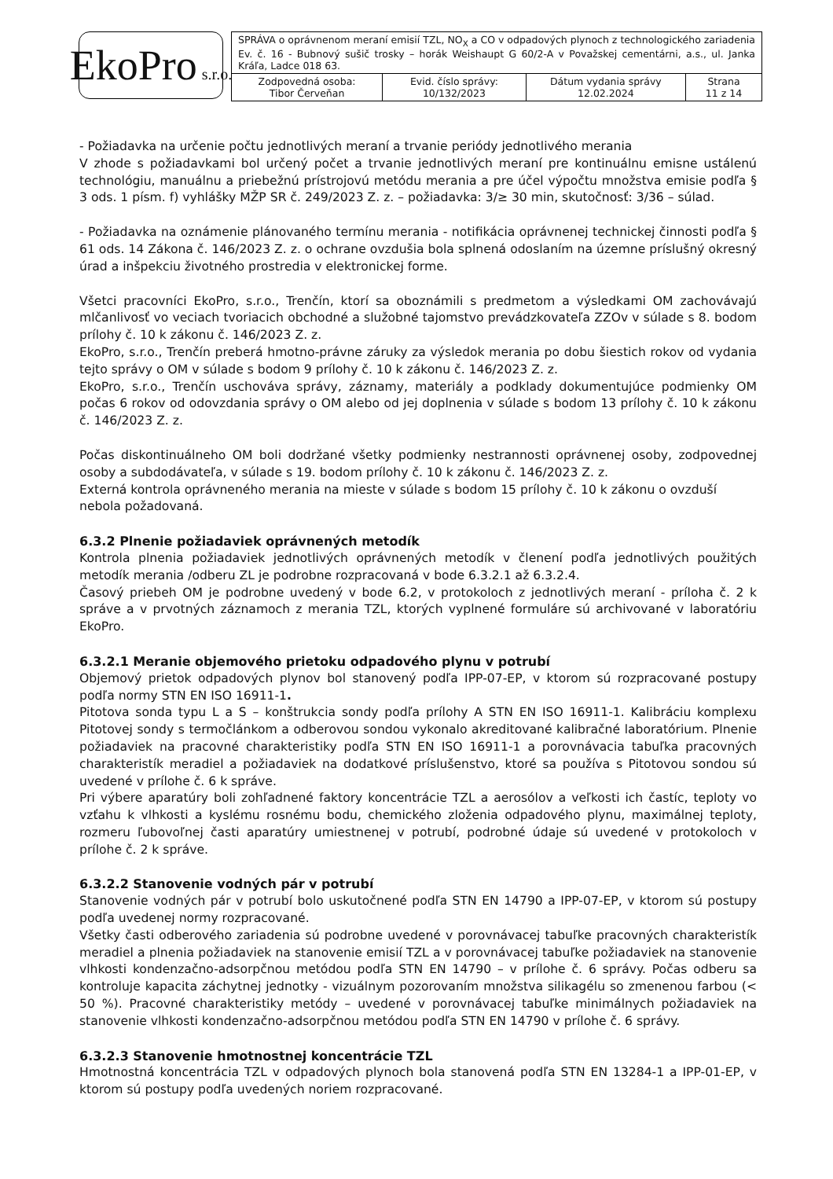EkoPro s.r.o.
| SPRÁVA o oprávnenom meraní emisií TZL, NO<sub>X</sub> a CO v odpadových plynoch z technologického zariadenia Ev. č. 16 - Bubnový sušič trosky – horák Weishaupt G 60/2-A v Považskej cementárni, a.s., ul. Janka Kráľa, Ladce 018 63. | | | |
| Zodpovedná osoba: Tibor Červeňan | Evid. číslo správy: 10/132/2023 | Dátum vydania správy 12.02.2024 | Strana 11 z 14 |
- Požiadavka na určenie počtu jednotlivých meraní a trvanie periódy jednotlivého merania
V zhode s požiadavkami bol určený počet a trvanie jednotlivých meraní pre kontinuálnu emisne ustálenú technológiu, manuálnu a priebežnú prístrojovú metódu merania a pre účel výpočtu množstva emisie podľa § 3 ods. 1 písm. f) vyhlášky MŽP SR č. 249/2023 Z. z. – požiadavka: 3/≥ 30 min, skutočnosť: 3/36 – súlad.
- Požiadavka na oznámenie plánovaného termínu merania - notifikácia oprávnenej technickej činnosti podľa § 61 ods. 14 Zákona č. 146/2023 Z. z. o ochrane ovzdušia bola splnená odoslaním na územne príslušný okresný úrad a inšpekciu životného prostredia v elektronickej forme.
Všetci pracovníci EkoPro, s.r.o., Trenčín, ktorí sa oboznámili s predmetom a výsledkami OM zachovávajú mlčanlivosť vo veciach tvoriacich obchodné a služobné tajomstvo prevádzkovateľa ZZOv v súlade s 8. bodom prílohy č. 10 k zákonu č. 146/2023 Z. z.
EkoPro, s.r.o., Trenčín preberá hmotno-právne záruky za výsledok merania po dobu šiestich rokov od vydania tejto správy o OM v súlade s bodom 9 prílohy č. 10 k zákonu č. 146/2023 Z. z.
EkoPro, s.r.o., Trenčín uschováva správy, záznamy, materiály a podklady dokumentujúce podmienky OM počas 6 rokov od odovzdania správy o OM alebo od jej doplnenia v súlade s bodom 13 prílohy č. 10 k zákonu č. 146/2023 Z. z.
Počas diskontinuálneho OM boli dodržané všetky podmienky nestrannosti oprávnenej osoby, zodpovednej osoby a subdodávateľa, v súlade s 19. bodom prílohy č. 10 k zákonu č. 146/2023 Z. z.
Externá kontrola oprávneného merania na mieste v súlade s bodom 15 prílohy č. 10 k zákonu o ovzduší nebola požadovaná.
6.3.2 Plnenie požiadaviek oprávnených metodík
Kontrola plnenia požiadaviek jednotlivých oprávnených metodík v členení podľa jednotlivých použitých metodík merania /odberu ZL je podrobne rozpracovaná v bode 6.3.2.1 až 6.3.2.4.
Časový priebeh OM je podrobne uvedený v bode 6.2, v protokoloch z jednotlivých meraní - príloha č. 2 k správe a v prvotných záznamoch z merania TZL, ktorých vyplnené formuláre sú archivované v laboratóriu EkoPro.
6.3.2.1 Meranie objemového prietoku odpadového plynu v potrubí
Objemový prietok odpadových plynov bol stanovený podľa IPP-07-EP, v ktorom sú rozpracované postupy podľa normy STN EN ISO 16911-1.
Pitotova sonda typu L a S – konštrukcia sondy podľa prílohy A STN EN ISO 16911-1. Kalibráciu komplexu Pitotovej sondy s termočlánkom a odberovou sondou vykonalo akreditované kalibračné laboratórium. Plnenie požiadaviek na pracovné charakteristiky podľa STN EN ISO 16911-1 a porovnávacia tabuľka pracovných charakteristík meradiel a požiadaviek na dodatkové príslušenstvo, ktoré sa používa s Pitotovou sondou sú uvedené v prílohe č. 6 k správe.
Pri výbere aparatúry boli zohľadnené faktory koncentrácie TZL a aerosólov a veľkosti ich častíc, teploty vo vzťahu k vlhkosti a kyslému rosnému bodu, chemického zloženia odpadového plynu, maximálnej teploty, rozmeru ľubovoľnej časti aparatúry umiestnenej v potrubí, podrobné údaje sú uvedené v protokoloch v prílohe č. 2 k správe.
6.3.2.2 Stanovenie vodných pár v potrubí
Stanovenie vodných pár v potrubí bolo uskutočnené podľa STN EN 14790 a IPP-07-EP, v ktorom sú postupy podľa uvedenej normy rozpracované.
Všetky časti odberového zariadenia sú podrobne uvedené v porovnávacej tabuľke pracovných charakteristík meradiel a plnenia požiadaviek na stanovenie emisií TZL a v porovnávacej tabuľke požiadaviek na stanovenie vlhkosti kondenzačno-adsorpčnou metódou podľa STN EN 14790 – v prílohe č. 6 správy. Počas odberu sa kontroluje kapacita záchytnej jednotky - vizuálnym pozorovaním množstva silikagélu so zmenenou farbou (< 50 %). Pracovné charakteristiky metódy – uvedené v porovnávacej tabuľke minimálnych požiadaviek na stanovenie vlhkosti kondenzačno-adsorpčnou metódou podľa STN EN 14790 v prílohe č. 6 správy.
6.3.2.3 Stanovenie hmotnostnej koncentrácie TZL
Hmotnostná koncentrácia TZL v odpadových plynoch bola stanovená podľa STN EN 13284-1 a IPP-01-EP, v ktorom sú postupy podľa uvedených noriem rozpracované.